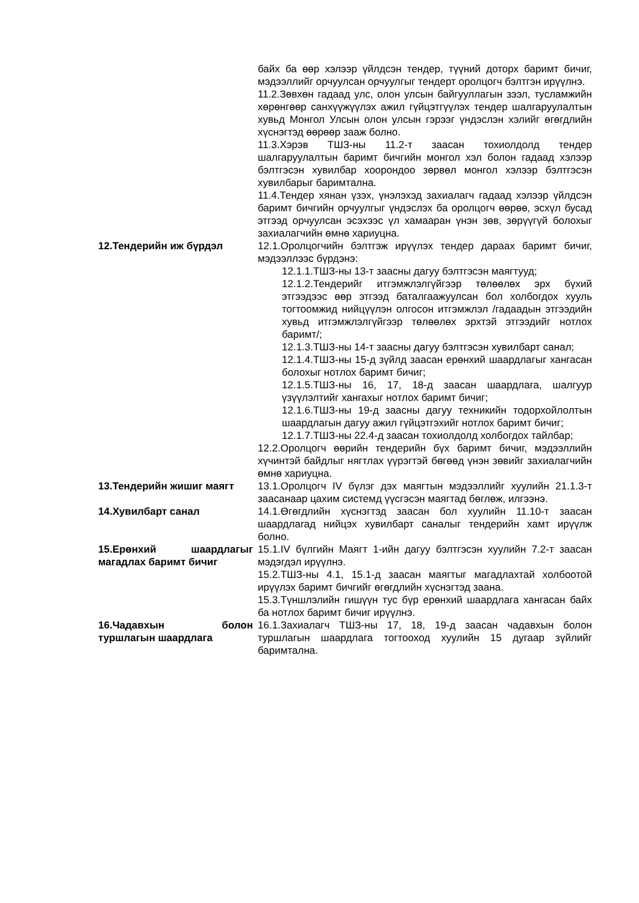байх ба өөр хэлээр үйлдсэн тендер, түүний доторх баримт бичиг, мэдээллийг орчуулсан орчуулгыг тендерт оролцогч бэлтгэн ирүүлнэ.
11.2.Зөвхөн гадаад улс, олон улсын байгууллагын зээл, тусламжийн хөрөнгөөр санхүүжүүлэх ажил гүйцэтгүүлэх тендер шалгаруулалтын хувьд Монгол Улсын олон улсын гэрээг үндэслэн хэлийг өгөгдлийн хүснэгтэд өөрөөр зааж болно.
11.3.Хэрэв ТШЗ-ны 11.2-т заасан тохиолдолд тендер шалгаруулалтын баримт бичгийн монгол хэл болон гадаад хэлээр бэлтгэсэн хувилбар хоорондоо зөрвөл монгол хэлээр бэлтгэсэн хувилбарыг баримтална.
11.4.Тендер хянан үзэх, үнэлэхэд захиалагч гадаад хэлээр үйлдсэн баримт бичгийн орчуулгыг үндэслэх ба оролцогч өөрөө, эсхүл бусад этгээд орчуулсан эсэхээс үл хамааран үнэн зөв, зөрүүгүй болохыг захиалагчийн өмнө хариуцна.
12.Тендерийн иж бүрдэл 12.1.Оролцогчийн бэлтгэж ирүүлэх тендер дараах баримт бичиг, мэдээллээс бүрдэнэ:
12.1.1.ТШЗ-ны 13-т заасны дагуу бэлтгэсэн маягтууд;
12.1.2.Тендерийг итгэмжлэлгүйгээр төлөөлөх эрх бүхий этгээдээс өөр этгээд баталгаажуулсан бол холбогдох хууль тогтоомжид нийцүүлэн олгосон итгэмжлэл /гадаадын этгээдийн хувьд итгэмжлэлгүйгээр төлөөлөх эрхтэй этгээдийг нотлох баримт/;
12.1.3.ТШЗ-ны 14-т заасны дагуу бэлтгэсэн хувилбарт санал;
12.1.4.ТШЗ-ны 15-д зүйлд заасан ерөнхий шаардлагыг хангасан болохыг нотлох баримт бичиг;
12.1.5.ТШЗ-ны 16, 17, 18-д заасан шаардлага, шалгуур үзүүлэлтийг хангахыг нотлох баримт бичиг;
12.1.6.ТШЗ-ны 19-д заасны дагуу техникийн тодорхойлолтын шаардлагын дагуу ажил гүйцэтгэхийг нотлох баримт бичиг;
12.1.7.ТШЗ-ны 22.4-д заасан тохиолдолд холбогдох тайлбар;
12.2.Оролцогч өөрийн тендерийн бүх баримт бичиг, мэдээллийн хүчинтэй байдлыг нягтлах үүрэгтэй бөгөөд үнэн зөвийг захиалагчийн өмнө хариуцна.
13.Тендерийн жишиг маягт 13.1.Оролцогч IV бүлэг дэх маягтын мэдээллийг хуулийн 21.1.3-т заасанаар цахим системд үүсгэсэн маягтад бөглөж, илгээнэ.
14.Хувилбарт санал 14.1.Өгөгдлийн хүснэгтэд заасан бол хуулийн 11.10-т заасан шаардлагад нийцэх хувилбарт саналыг тендерийн хамт ирүүлж болно.
15.Ерөнхий шаардлагыг магадлах баримт бичиг
15.1.IV бүлгийн Маягт 1-ийн дагуу бэлтгэсэн хуулийн 7.2-т заасан мэдэгдэл ирүүлнэ.
15.2.ТШЗ-ны 4.1, 15.1-д заасан маягтыг магадлахтай холбоотой ирүүлэх баримт бичгийг өгөгдлийн хүснэгтэд заана.
15.3.Түншлэлийн гишүүн тус бүр ерөнхий шаардлага хангасан байх ба нотлох баримт бичиг ирүүлнэ.
16.Чадавхын болон туршлагын шаардлага
16.1.Захиалагч ТШЗ-ны 17, 18, 19-д заасан чадавхын болон туршлагын шаардлага тогтооход хуулийн 15 дугаар зүйлийг баримтална.